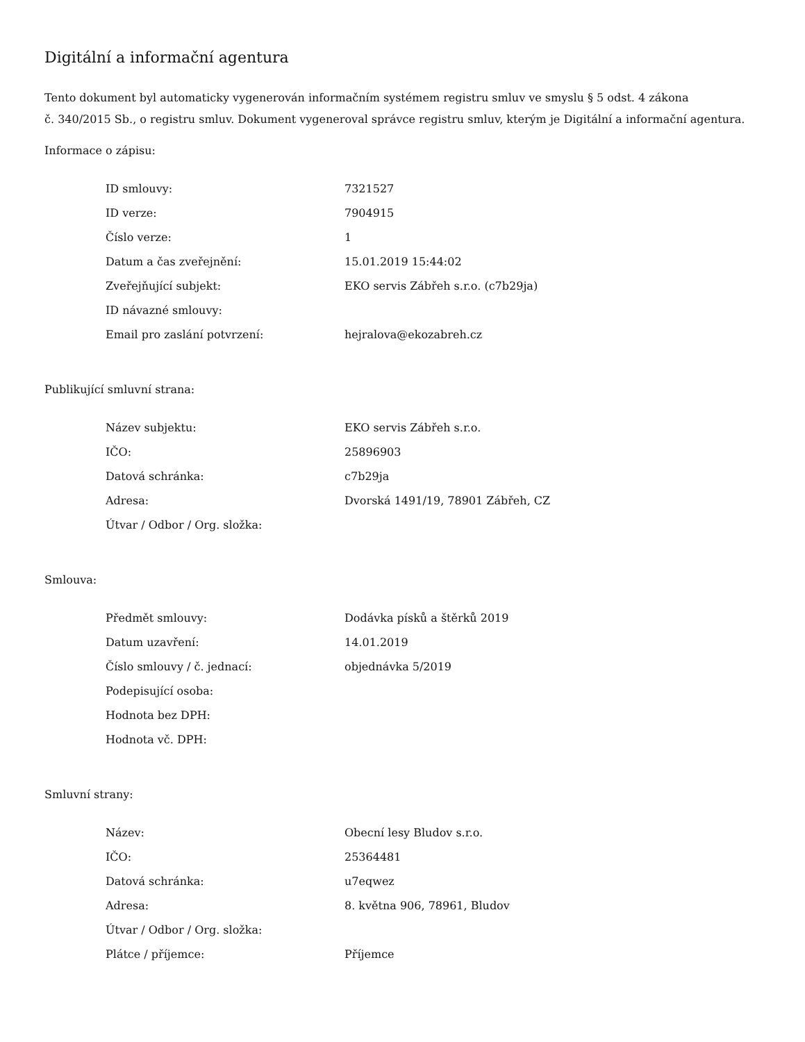Digitální a informační agentura
Tento dokument byl automaticky vygenerován informačním systémem registru smluv ve smyslu § 5 odst. 4 zákona
č. 340/2015 Sb., o registru smluv. Dokument vygeneroval správce registru smluv, kterým je Digitální a informační agentura.
Informace o zápisu:
| ID smlouvy: | 7321527 |
| ID verze: | 7904915 |
| Číslo verze: | 1 |
| Datum a čas zveřejnění: | 15.01.2019 15:44:02 |
| Zveřejňující subjekt: | EKO servis Zábřeh s.r.o. (c7b29ja) |
| ID návazné smlouvy: | |
| Email pro zaslání potvrzení: | hejralova@ekozabreh.cz |
Publikující smluvní strana:
| Název subjektu: | EKO servis Zábřeh s.r.o. |
| IČO: | 25896903 |
| Datová schránka: | c7b29ja |
| Adresa: | Dvorská 1491/19, 78901 Zábřeh, CZ |
| Útvar / Odbor / Org. složka: | |
Smlouva:
| Předmět smlouvy: | Dodávka písků a štěrků 2019 |
| Datum uzavření: | 14.01.2019 |
| Číslo smlouvy / č. jednací: | objednávka 5/2019 |
| Podepisující osoba: | |
| Hodnota bez DPH: | |
| Hodnota vč. DPH: | |
Smluvní strany:
| Název: | Obecní lesy Bludov s.r.o. |
| IČO: | 25364481 |
| Datová schránka: | u7eqwez |
| Adresa: | 8. května 906, 78961, Bludov |
| Útvar / Odbor / Org. složka: | |
| Plátce / příjemce: | Příjemce |